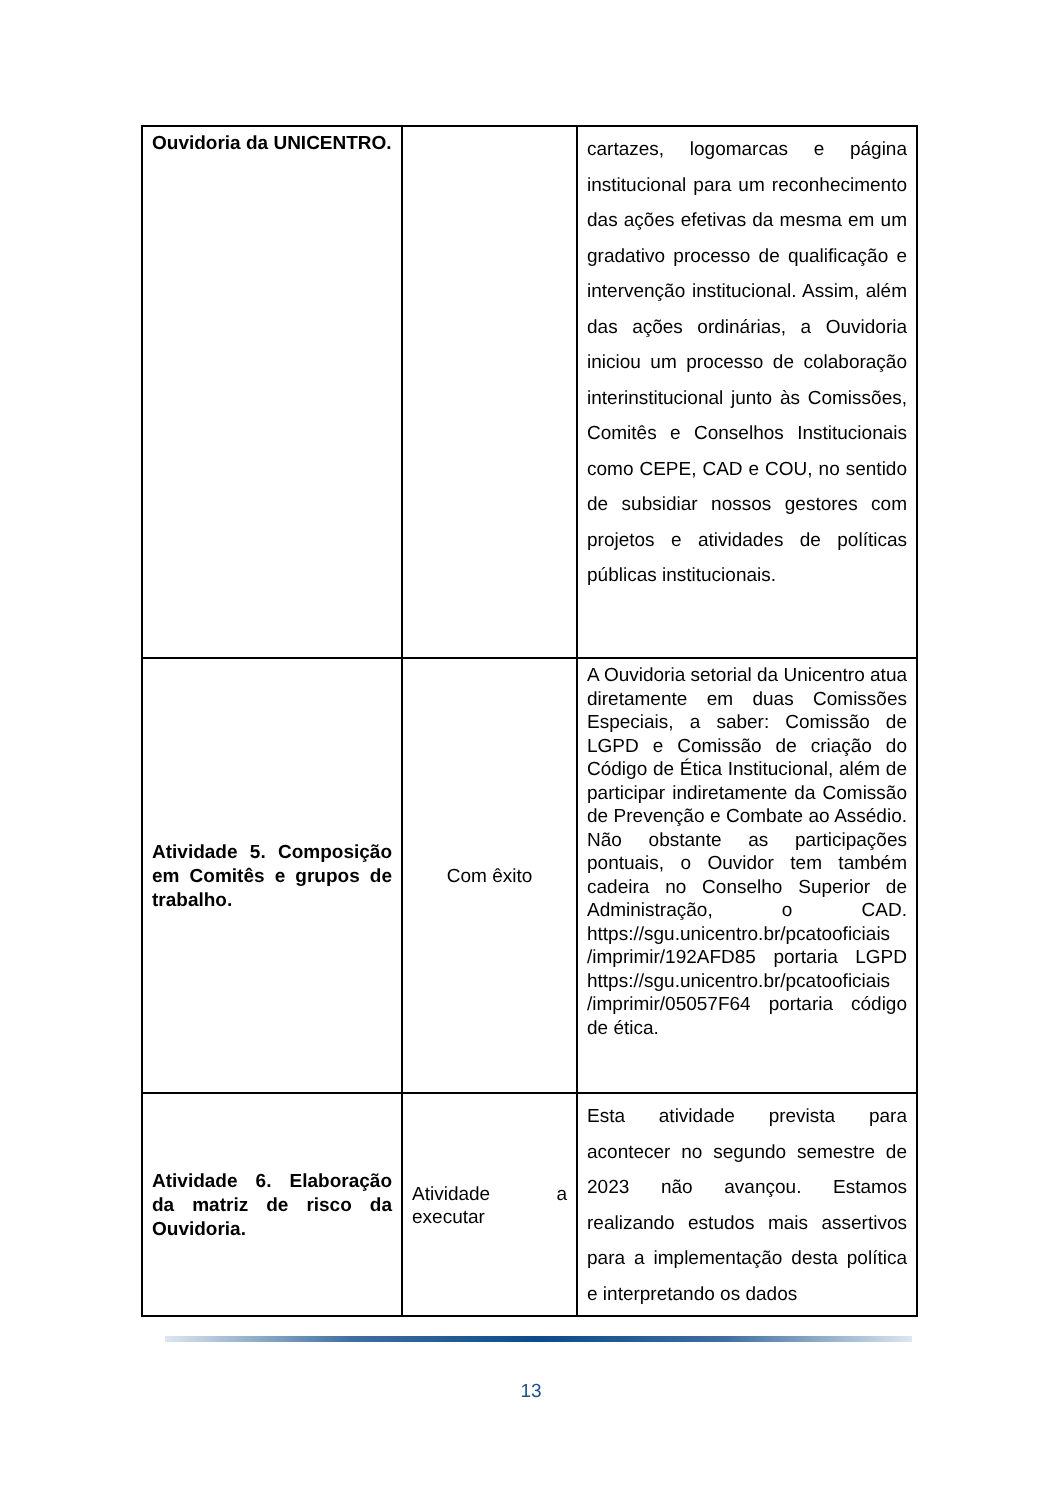| Ouvidoria da UNICENTRO. | | cartazes, logomarcas e página institucional para um reconhecimento das ações efetivas da mesma em um gradativo processo de qualificação e intervenção institucional. Assim, além das ações ordinárias, a Ouvidoria iniciou um processo de colaboração interinstitucional junto às Comissões, Comitês e Conselhos Institucionais como CEPE, CAD e COU, no sentido de subsidiar nossos gestores com projetos e atividades de políticas públicas institucionais. |
| Atividade 5. Composição em Comitês e grupos de trabalho. | Com êxito | A Ouvidoria setorial da Unicentro atua diretamente em duas Comissões Especiais, a saber: Comissão de LGPD e Comissão de criação do Código de Ética Institucional, além de participar indiretamente da Comissão de Prevenção e Combate ao Assédio. Não obstante as participações pontuais, o Ouvidor tem também cadeira no Conselho Superior de Administração, o CAD. https://sgu.unicentro.br/pcatooficiais /imprimir/192AFD85 portaria LGPD https://sgu.unicentro.br/pcatooficiais /imprimir/05057F64 portaria código de ética. |
| Atividade 6. Elaboração da matriz de risco da Ouvidoria. | Atividade a executar | Esta atividade prevista para acontecer no segundo semestre de 2023 não avançou. Estamos realizando estudos mais assertivos para a implementação desta política e interpretando os dados |
13